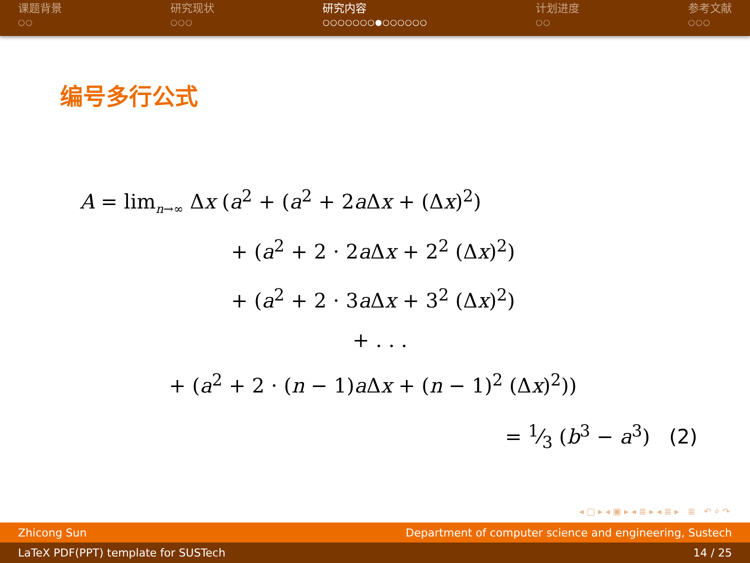课题背景
○○
研究现状
○○○
研究内容
○○○○○○○●○○○○○○
计划进度
○○
参考文献
○○○
编号多行公式
A = lim<sub>n→∞</sub> Δx (a<sup>2</sup> + (a<sup>2</sup> + 2a Δx + (Δx)<sup>2</sup>)
+ (a<sup>2</sup> + 2 · 2a Δx + 2<sup>2</sup> (Δx)<sup>2</sup>)
+ (a<sup>2</sup> + 2 · 3a Δx + 3<sup>2</sup> (Δx)<sup>2</sup>)
+ . . .
+ (a<sup>2</sup> + 2 · (n − 1)a Δx + (n − 1)<sup>2</sup> (Δx)<sup>2</sup>))
= 1⁄3 (b<sup>3</sup> − a<sup>3</sup>) (2)
◂ □ ▸ ◂ ▣ ▸ ◂ ≣ ▸ ◂ ≣ ▸ ≣ ↶ ⌕ ↷
Zhicong Sun Department of computer science and engineering, Sustech
LaTeX PDF(PPT) template for SUSTech 14 / 25